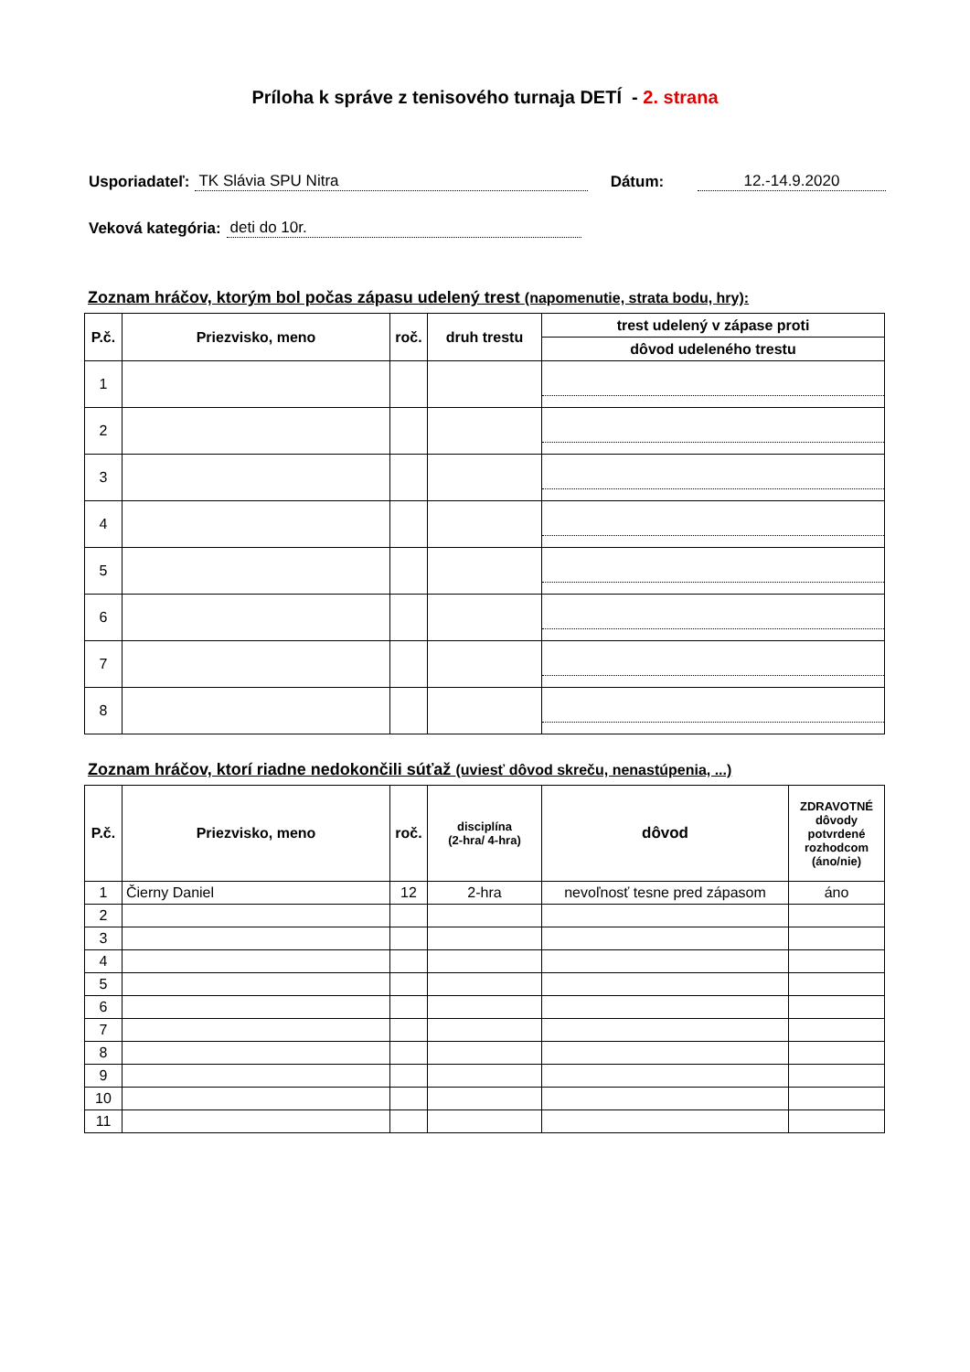Príloha k správe z tenisového turnaja DETÍ - 2. strana
Usporiadateľ: TK Slávia SPU Nitra Dátum: 12.-14.9.2020
Veková kategória: deti do 10r.
Zoznam hráčov, ktorým bol počas zápasu udelený trest (napomenutie, strata bodu, hry):
| P.č. | Priezvisko, meno | roč. | druh trestu | trest udelený v zápase proti |
| --- | --- | --- | --- | --- |
| | | | | dôvod udeleného trestu |
| 1 | | | | |
| 2 | | | | |
| 3 | | | | |
| 4 | | | | |
| 5 | | | | |
| 6 | | | | |
| 7 | | | | |
| 8 | | | | |
Zoznam hráčov, ktorí riadne nedokončili súťaž (uviesť dôvod skreču, nenastúpenia, ...)
| P.č. | Priezvisko, meno | roč. | disciplína (2-hra/ 4-hra) | dôvod | ZDRAVOTNÉ dôvody potvrdené rozhodcom (áno/nie) |
| --- | --- | --- | --- | --- | --- |
| 1 | Čierny Daniel | 12 | 2-hra | nevoľnosť tesne pred zápasom | áno |
| 2 | | | | | |
| 3 | | | | | |
| 4 | | | | | |
| 5 | | | | | |
| 6 | | | | | |
| 7 | | | | | |
| 8 | | | | | |
| 9 | | | | | |
| 10 | | | | | |
| 11 | | | | | |